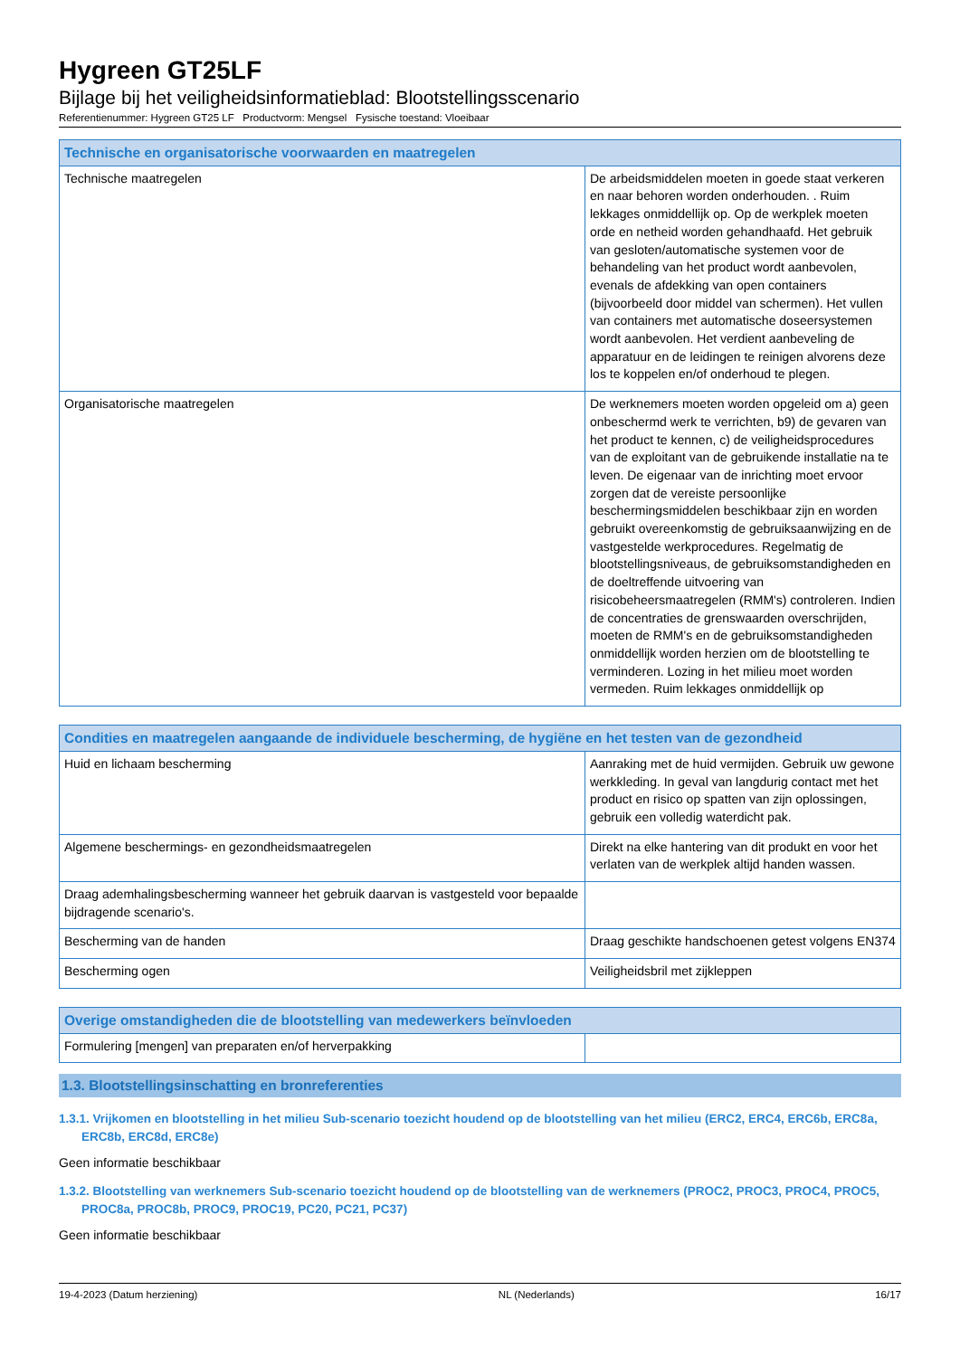Hygreen GT25LF
Bijlage bij het veiligheidsinformatieblad: Blootstellingsscenario
Referentienummer: Hygreen GT25 LF Productvorm: Mengsel Fysische toestand: Vloeibaar
| Technische en organisatorische voorwaarden en maatregelen | |
| --- | --- |
| Technische maatregelen | De arbeidsmiddelen moeten in goede staat verkeren en naar behoren worden onderhouden. . Ruim lekkages onmiddellijk op. Op de werkplek moeten orde en netheid worden gehandhaafd. Het gebruik van gesloten/automatische systemen voor de behandeling van het product wordt aanbevolen, evenals de afdekking van open containers (bijvoorbeeld door middel van schermen). Het vullen van containers met automatische doseersystemen wordt aanbevolen. Het verdient aanbeveling de apparatuur en de leidingen te reinigen alvorens deze los te koppelen en/of onderhoud te plegen. |
| Organisatorische maatregelen | De werknemers moeten worden opgeleid om a) geen onbeschermd werk te verrichten, b9) de gevaren van het product te kennen, c) de veiligheidsprocedures van de exploitant van de gebruikende installatie na te leven. De eigenaar van de inrichting moet ervoor zorgen dat de vereiste persoonlijke beschermingsmiddelen beschikbaar zijn en worden gebruikt overeenkomstig de gebruiksaanwijzing en de vastgestelde werkprocedures. Regelmatig de blootstellingsniveaus, de gebruiksomstandigheden en de doeltreffende uitvoering van risicobeheersmaatregelen (RMM's) controleren. Indien de concentraties de grenswaarden overschrijden, moeten de RMM's en de gebruiksomstandigheden onmiddellijk worden herzien om de blootstelling te verminderen. Lozing in het milieu moet worden vermeden. Ruim lekkages onmiddellijk op |
| Condities en maatregelen aangaande de individuele bescherming, de hygiëne en het testen van de gezondheid | |
| --- | --- |
| Huid en lichaam bescherming | Aanraking met de huid vermijden. Gebruik uw gewone werkkleding. In geval van langdurig contact met het product en risico op spatten van zijn oplossingen, gebruik een volledig waterdicht pak. |
| Algemene beschermings- en gezondheidsmaatregelen | Direkt na elke hantering van dit produkt en voor het verlaten van de werkplek altijd handen wassen. |
| Draag ademhalingsbescherming wanneer het gebruik daarvan is vastgesteld voor bepaalde bijdragende scenario's. | |
| Bescherming van de handen | Draag geschikte handschoenen getest volgens EN374 |
| Bescherming ogen | Veiligheidsbril met zijkleppen |
| Overige omstandigheden die de blootstelling van medewerkers beïnvloeden | |
| --- | --- |
| Formulering [mengen] van preparaten en/of herverpakking | |
1.3. Blootstellingsinschatting en bronreferenties
1.3.1. Vrijkomen en blootstelling in het milieu Sub-scenario toezicht houdend op de blootstelling van het milieu (ERC2, ERC4, ERC6b, ERC8a, ERC8b, ERC8d, ERC8e)
Geen informatie beschikbaar
1.3.2. Blootstelling van werknemers Sub-scenario toezicht houdend op de blootstelling van de werknemers (PROC2, PROC3, PROC4, PROC5, PROC8a, PROC8b, PROC9, PROC19, PC20, PC21, PC37)
Geen informatie beschikbaar
19-4-2023 (Datum herziening) NL (Nederlands) 16/17